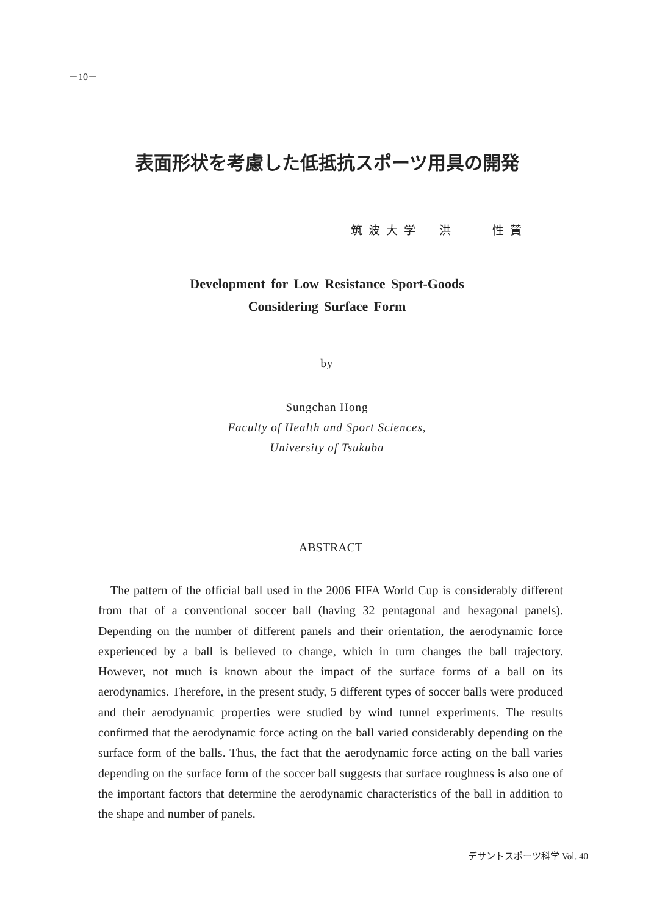－10－
表面形状を考慮した低抵抗スポーツ用具の開発
筑波大学　洪　　性贊
Development for Low Resistance Sport-Goods
Considering Surface Form
by
Sungchan Hong
Faculty of Health and Sport Sciences,
University of Tsukuba
ABSTRACT
The pattern of the official ball used in the 2006 FIFA World Cup is considerably different from that of a conventional soccer ball (having 32 pentagonal and hexagonal panels). Depending on the number of different panels and their orientation, the aerodynamic force experienced by a ball is believed to change, which in turn changes the ball trajectory. However, not much is known about the impact of the surface forms of a ball on its aerodynamics. Therefore, in the present study, 5 different types of soccer balls were produced and their aerodynamic properties were studied by wind tunnel experiments. The results confirmed that the aerodynamic force acting on the ball varied considerably depending on the surface form of the balls. Thus, the fact that the aerodynamic force acting on the ball varies depending on the surface form of the soccer ball suggests that surface roughness is also one of the important factors that determine the aerodynamic characteristics of the ball in addition to the shape and number of panels.
デサントスポーツ科学 Vol. 40